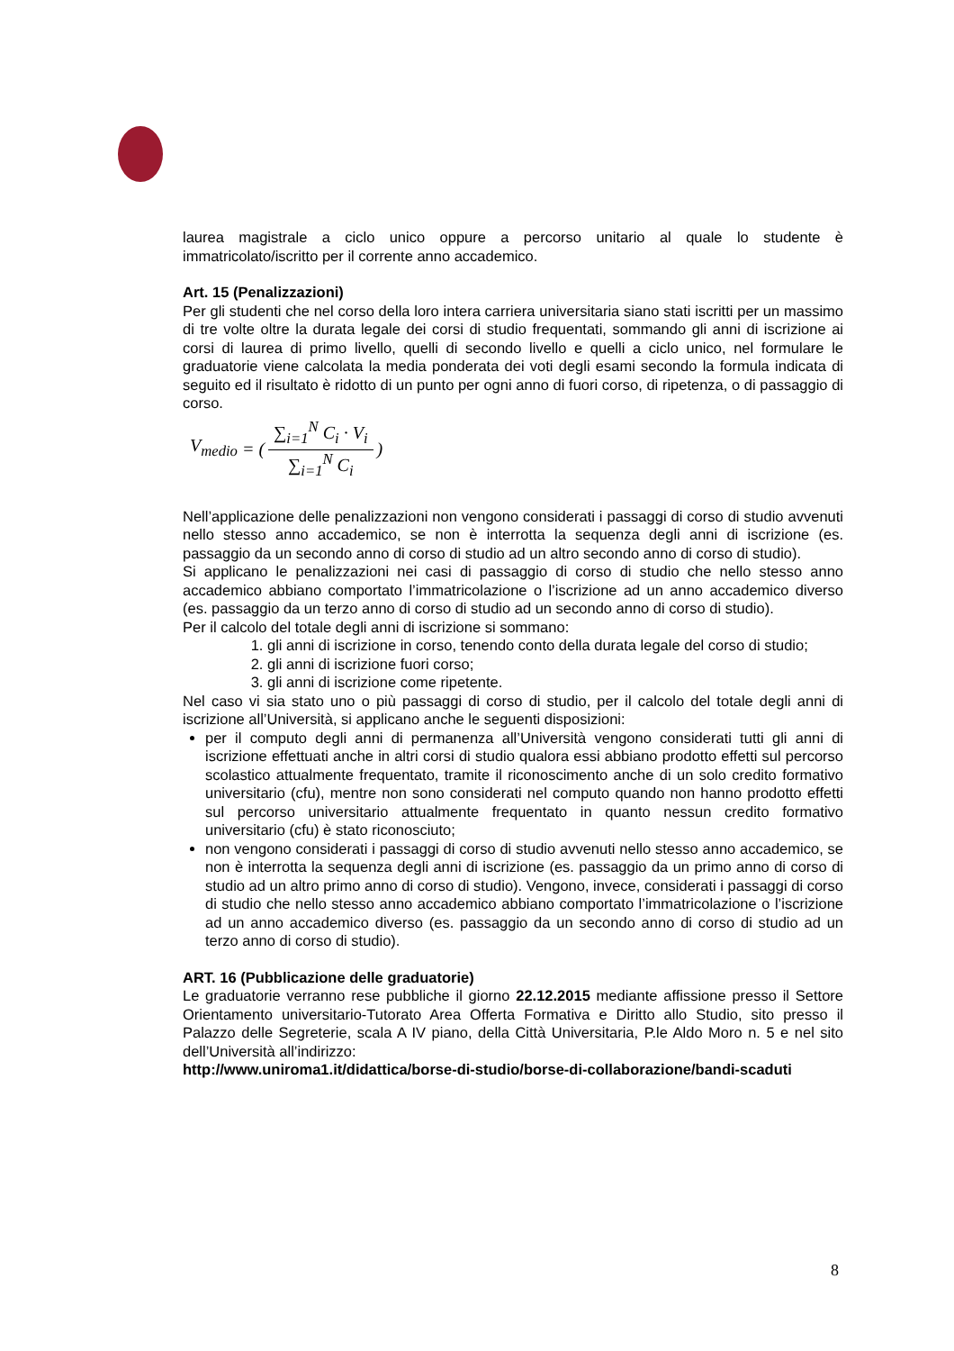laurea magistrale a ciclo unico oppure a percorso unitario al quale lo studente è immatricolato/iscritto per il corrente anno accademico.
Art. 15 (Penalizzazioni)
Per gli studenti che nel corso della loro intera carriera universitaria siano stati iscritti per un massimo di tre volte oltre la durata legale dei corsi di studio frequentati, sommando gli anni di iscrizione ai corsi di laurea di primo livello, quelli di secondo livello e quelli a ciclo unico, nel formulare le graduatorie viene calcolata la media ponderata dei voti degli esami secondo la formula indicata di seguito ed il risultato è ridotto di un punto per ogni anno di fuori corso, di ripetenza, o di passaggio di corso.
V<sub>medio</sub> = (∑<sub>i=1</sub><sup>N</sup> C<sub>i</sub> · V<sub>i</sub> ∑<sub>i=1</sub><sup>N</sup> C<sub>i</sub>)
Nell’applicazione delle penalizzazioni non vengono considerati i passaggi di corso di studio avvenuti nello stesso anno accademico, se non è interrotta la sequenza degli anni di iscrizione (es. passaggio da un secondo anno di corso di studio ad un altro secondo anno di corso di studio).
Si applicano le penalizzazioni nei casi di passaggio di corso di studio che nello stesso anno accademico abbiano comportato l’immatricolazione o l’iscrizione ad un anno accademico diverso (es. passaggio da un terzo anno di corso di studio ad un secondo anno di corso di studio).
Per il calcolo del totale degli anni di iscrizione si sommano:
1. gli anni di iscrizione in corso, tenendo conto della durata legale del corso di studio;
2. gli anni di iscrizione fuori corso;
3. gli anni di iscrizione come ripetente.
Nel caso vi sia stato uno o più passaggi di corso di studio, per il calcolo del totale degli anni di iscrizione all’Università, si applicano anche le seguenti disposizioni:
per il computo degli anni di permanenza all’Università vengono considerati tutti gli anni di iscrizione effettuati anche in altri corsi di studio qualora essi abbiano prodotto effetti sul percorso scolastico attualmente frequentato, tramite il riconoscimento anche di un solo credito formativo universitario (cfu), mentre non sono considerati nel computo quando non hanno prodotto effetti sul percorso universitario attualmente frequentato in quanto nessun credito formativo universitario (cfu) è stato riconosciuto;
non vengono considerati i passaggi di corso di studio avvenuti nello stesso anno accademico, se non è interrotta la sequenza degli anni di iscrizione (es. passaggio da un primo anno di corso di studio ad un altro primo anno di corso di studio). Vengono, invece, considerati i passaggi di corso di studio che nello stesso anno accademico abbiano comportato l’immatricolazione o l’iscrizione ad un anno accademico diverso (es. passaggio da un secondo anno di corso di studio ad un terzo anno di corso di studio).
ART. 16 (Pubblicazione delle graduatorie)
Le graduatorie verranno rese pubbliche il giorno 22.12.2015 mediante affissione presso il Settore Orientamento universitario-Tutorato Area Offerta Formativa e Diritto allo Studio, sito presso il Palazzo delle Segreterie, scala A IV piano, della Città Universitaria, P.le Aldo Moro n. 5 e nel sito dell’Università all’indirizzo:
http://www.uniroma1.it/didattica/borse-di-studio/borse-di-collaborazione/bandi-scaduti
8